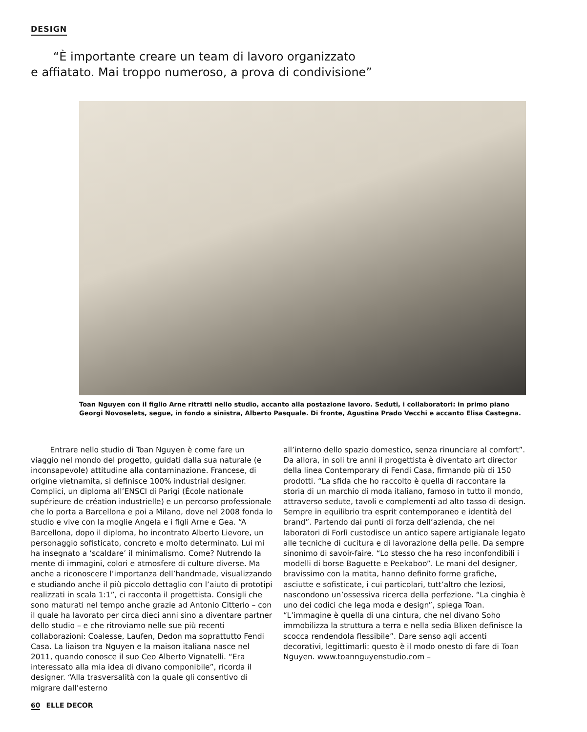DESIGN
“È importante creare un team di lavoro organizzato
e affiatato. Mai troppo numeroso, a prova di condivisione”
Toan Nguyen con il figlio Arne ritratti nello studio, accanto alla postazione lavoro. Seduti, i collaboratori: in primo piano Georgi Novoselets, segue, in fondo a sinistra, Alberto Pasquale. Di fronte, Agustina Prado Vecchi e accanto Elisa Castegna.
Entrare nello studio di Toan Nguyen è come fare un viaggio nel mondo del progetto, guidati dalla sua naturale (e inconsapevole) attitudine alla contaminazione. Francese, di origine vietnamita, si definisce 100% industrial designer. Complici, un diploma all’ENSCI di Parigi (École nationale supérieure de création industrielle) e un percorso professionale che lo porta a Barcellona e poi a Milano, dove nel 2008 fonda lo studio e vive con la moglie Angela e i figli Arne e Gea. “A Barcellona, dopo il diploma, ho incontrato Alberto Lievore, un personaggio sofisticato, concreto e molto determinato. Lui mi ha insegnato a ‘scaldare’ il minimalismo. Come? Nutrendo la mente di immagini, colori e atmosfere di culture diverse. Ma anche a riconoscere l’importanza dell’handmade, visualizzando e studiando anche il più piccolo dettaglio con l’aiuto di prototipi realizzati in scala 1:1”, ci racconta il progettista. Consigli che sono maturati nel tempo anche grazie ad Antonio Citterio – con il quale ha lavorato per circa dieci anni sino a diventare partner dello studio – e che ritroviamo nelle sue più recenti collaborazioni: Coalesse, Laufen, Dedon ma soprattutto Fendi Casa. La liaison tra Nguyen e la maison italiana nasce nel 2011, quando conosce il suo Ceo Alberto Vignatelli. “Era interessato alla mia idea di divano componibile”, ricorda il designer. “Alla trasversalità con la quale gli consentivo di migrare dall’esterno
all’interno dello spazio domestico, senza rinunciare al comfort”. Da allora, in soli tre anni il progettista è diventato art director della linea Contemporary di Fendi Casa, firmando più di 150 prodotti. “La sfida che ho raccolto è quella di raccontare la storia di un marchio di moda italiano, famoso in tutto il mondo, attraverso sedute, tavoli e complementi ad alto tasso di design. Sempre in equilibrio tra esprit contemporaneo e identità del brand”. Partendo dai punti di forza dell’azienda, che nei laboratori di Forlì custodisce un antico sapere artigianale legato alle tecniche di cucitura e di lavorazione della pelle. Da sempre sinonimo di savoir-faire. “Lo stesso che ha reso inconfondibili i modelli di borse Baguette e Peekaboo”. Le mani del designer, bravissimo con la matita, hanno definito forme grafiche, asciutte e sofisticate, i cui particolari, tutt’altro che leziosi, nascondono un’ossessiva ricerca della perfezione. “La cinghia è uno dei codici che lega moda e design”, spiega Toan. “L’immagine è quella di una cintura, che nel divano Soho immobilizza la struttura a terra e nella sedia Blixen definisce la scocca rendendola flessibile”. Dare senso agli accenti decorativi, legittimarli: questo è il modo onesto di fare di Toan Nguyen. www.toannguyenstudio.com –
60 ELLE DECOR